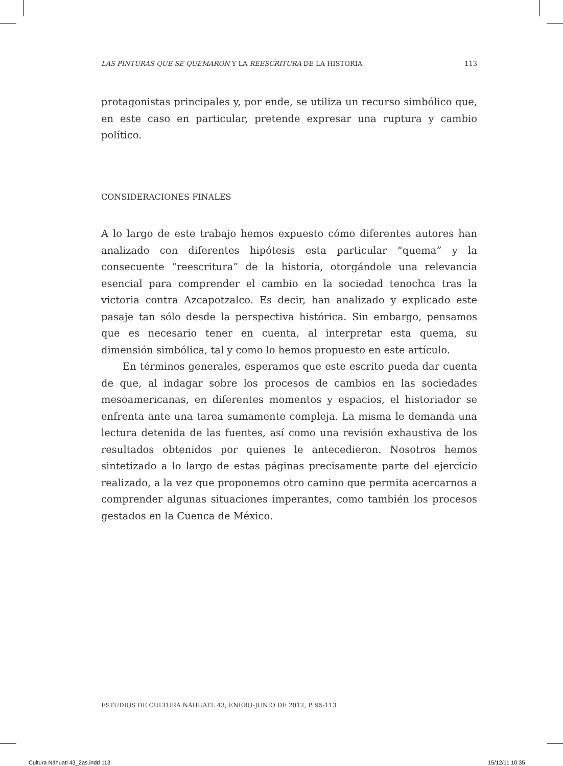LAS PINTURAS QUE SE QUEMARON Y LA REESCRITURA DE LA HISTORIA 113
protagonistas principales y, por ende, se utiliza un recurso simbólico que, en este caso en particular, pretende expresar una ruptura y cambio político.
CONSIDERACIONES FINALES
A lo largo de este trabajo hemos expuesto cómo diferentes autores han analizado con diferentes hipótesis esta particular “quema” y la consecuente “reescritura” de la historia, otorgándole una relevancia esencial para comprender el cambio en la sociedad tenochca tras la victoria contra Azcapotzalco. Es decir, han analizado y explicado este pasaje tan sólo desde la perspectiva histórica. Sin embargo, pensamos que es necesario tener en cuenta, al interpretar esta quema, su dimensión simbólica, tal y como lo hemos propuesto en este artículo.
En términos generales, esperamos que este escrito pueda dar cuenta de que, al indagar sobre los procesos de cambios en las sociedades mesoamericanas, en diferentes momentos y espacios, el historiador se enfrenta ante una tarea sumamente compleja. La misma le demanda una lectura detenida de las fuentes, así como una revisión exhaustiva de los resultados obtenidos por quienes le antecedieron. Nosotros hemos sintetizado a lo largo de estas páginas precisamente parte del ejercicio realizado, a la vez que proponemos otro camino que permita acercarnos a comprender algunas situaciones imperantes, como también los procesos gestados en la Cuenca de México.
ESTUDIOS DE CULTURA NÁHUATL 43, ENERO-JUNIO DE 2012, P. 95-113
Cultura Náhuatl 43_2as.indd 113
15/12/11 10:35